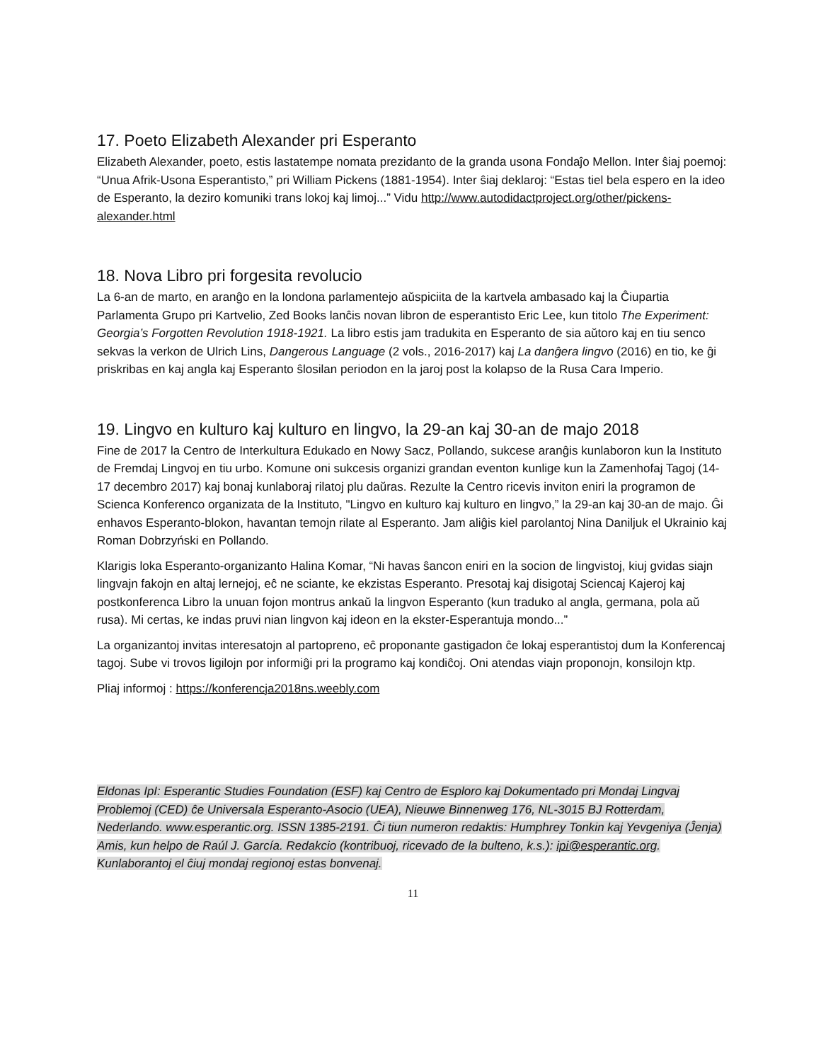17. Poeto Elizabeth Alexander pri Esperanto
Elizabeth Alexander, poeto, estis lastatempe nomata prezidanto de la granda usona Fondaĵo Mellon. Inter ŝiaj poemoj: “Unua Afrik-Usona Esperantisto,” pri William Pickens (1881-1954). Inter ŝiaj deklaroj: “Estas tiel bela espero en la ideo de Esperanto, la deziro komuniki trans lokoj kaj limoj...” Vidu http://www.autodidactproject.org/other/pickens-alexander.html
18. Nova Libro pri forgesita revolucio
La 6-an de marto, en aranĝo en la londona parlamentejo aŭspiciita de la kartvela ambasado kaj la Ĉiupartia Parlamenta Grupo pri Kartvelio, Zed Books lanĉis novan libron de esperantisto Eric Lee, kun titolo The Experiment: Georgia’s Forgotten Revolution 1918-1921. La libro estis jam tradukita en Esperanto de sia aŭtoro kaj en tiu senco sekvas la verkon de Ulrich Lins, Dangerous Language (2 vols., 2016-2017) kaj La danĝera lingvo (2016) en tio, ke ĝi priskribas en kaj angla kaj Esperanto ŝlosilan periodon en la jaroj post la kolapso de la Rusa Cara Imperio.
19. Lingvo en kulturo kaj kulturo en lingvo, la 29-an kaj 30-an de majo 2018
Fine de 2017 la Centro de Interkultura Edukado en Nowy Sacz, Pollando, sukcese aranĝis kunlaboron kun la Instituto de Fremdaj Lingvoj en tiu urbo. Komune oni sukcesis organizi grandan eventon kunlige kun la Zamenhofaj Tagoj (14-17 decembro 2017) kaj bonaj kunlaboraj rilatoj plu daŭras. Rezulte la Centro ricevis inviton eniri la programon de Scienca Konferenco organizata de la Instituto, "Lingvo en kulturo kaj kulturo en lingvo,” la 29-an kaj 30-an de majo. Ĝi enhavos Esperanto-blokon, havantan temojn rilate al Esperanto. Jam aliĝis kiel parolantoj Nina Daniljuk el Ukrainio kaj Roman Dobrzyński en Pollando.
Klarigis loka Esperanto-organizanto Halina Komar, “Ni havas ŝancon eniri en la socion de lingvistoj, kiuj gvidas siajn lingvajn fakojn en altaj lernejoj, eĉ ne sciante, ke ekzistas Esperanto. Presotaj kaj disigotaj Sciencaj Kajeroj kaj postkonferenca Libro la unuan fojon montrus ankaŭ la lingvon Esperanto (kun traduko al angla, germana, pola aŭ rusa). Mi certas, ke indas pruvi nian lingvon kaj ideon en la ekster-Esperantuja mondo...”
La organizantoj invitas interesatojn al partopreno, eĉ proponante gastigadon ĉe lokaj esperantistoj dum la Konferencaj tagoj. Sube vi trovos ligilojn por informiĝi pri la programo kaj kondiĉoj. Oni atendas viajn proponojn, konsilojn ktp.
Pliaj informoj : https://konferencja2018ns.weebly.com
Eldonas IpI: Esperantic Studies Foundation (ESF) kaj Centro de Esploro kaj Dokumentado pri Mondaj Lingvaj Problemoj (CED) ĉe Universala Esperanto-Asocio (UEA), Nieuwe Binnenweg 176, NL-3015 BJ Rotterdam, Nederlando. www.esperantic.org. ISSN 1385-2191. Ĉi tiun numeron redaktis: Humphrey Tonkin kaj Yevgeniya (Ĵenja) Amis, kun helpo de Raúl J. García. Redakcio (kontribuoj, ricevado de la bulteno, k.s.): ipi@esperantic.org. Kunlaborantoj el ĉiuj mondaj regionoj estas bonvenaj.
11